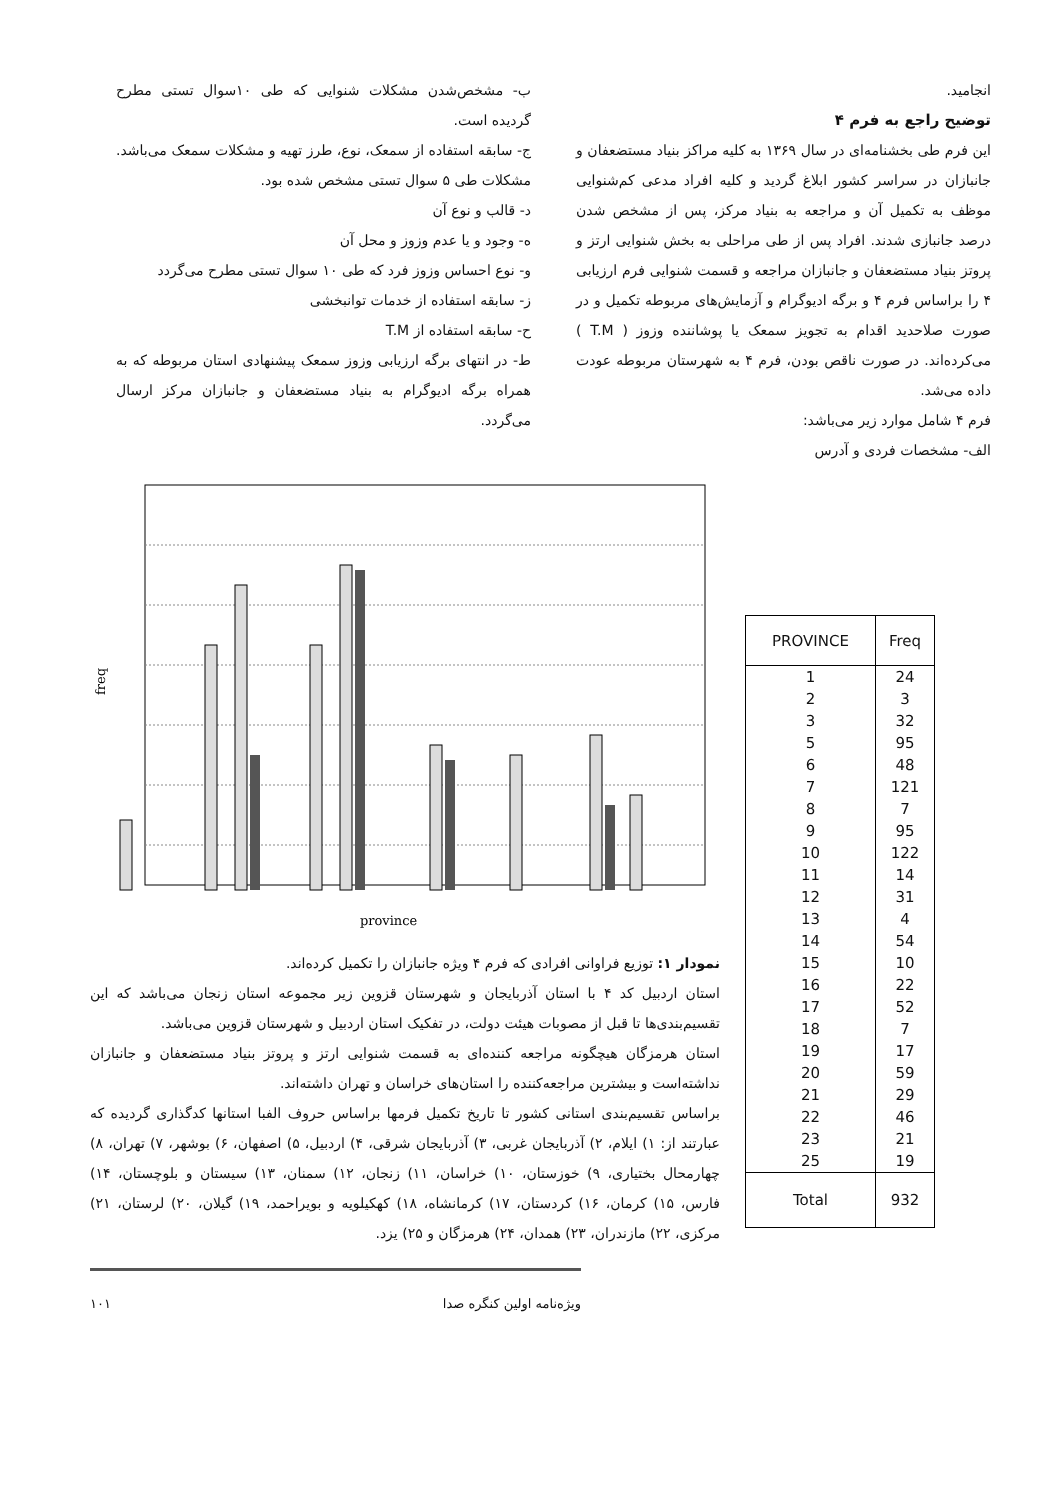انجامید.
توضیح راجع به فرم ۴
این فرم طی بخشنامه‌ای در سال ۱۳۶۹ به کلیه مراکز بنیاد مستضعفان و جانبازان در سراسر کشور ابلاغ گردید و کلیه افراد مدعی کم‌شنوایی موظف به تکمیل آن و مراجعه به بنیاد مرکز، پس از مشخص شدن درصد جانبازی شدند. افراد پس از طی مراحلی به بخش شنوایی ارتز و پروتز بنیاد مستضعفان و جانبازان مراجعه و قسمت شنوایی فرم ارزیابی ۴ را براساس فرم ۴ و برگه ادیوگرام و آزمایش‌های مربوطه تکمیل و در صورت صلاحدید اقدام به تجویز سمعک یا پوشاننده وزوز ( T.M ) می‌کرده‌اند. در صورت ناقص بودن، فرم ۴ به شهرستان مربوطه عودت داده می‌شد.
فرم ۴ شامل موارد زیر می‌باشد:
الف- مشخصات فردی و آدرس
ب- مشخص‌شدن مشکلات شنوایی که طی ۱۰سوال تستی مطرح گردیده است.
ج- سابقه استفاده از سمعک، نوع، طرز تهیه و مشکلات سمعک می‌باشد. مشکلات طی ۵ سوال تستی مشخص شده بود.
د- قالب و نوع آن
ه- وجود و یا عدم وزوز و محل آن
و- نوع احساس وزوز فرد که طی ۱۰ سوال تستی مطرح می‌گردد
ز- سابقه استفاده از خدمات توانبخشی
ح- سابقه استفاده از T.M
ط- در انتهای برگه ارزیابی وزوز سمعک پیشنهادی استان مربوطه که به همراه برگه ادیوگرام به بنیاد مستضعفان و جانبازان مرکز ارسال می‌گردد.
freq
province
نمودار ۱: توزیع فراوانی افرادی که فرم ۴ ویژه جانبازان را تکمیل کرده‌اند.
استان اردبیل کد ۴ با استان آذربایجان و شهرستان قزوین زیر مجموعه استان زنجان می‌باشد که این تقسیم‌بندی‌ها تا قبل از مصوبات هیئت دولت، در تفکیک استان اردبیل و شهرستان قزوین می‌باشد.
استان هرمزگان هیچگونه مراجعه کننده‌ای به قسمت شنوایی ارتز و پروتز بنیاد مستضعفان و جانبازان نداشته‌است و بیشترین مراجعه‌کننده را استان‌های خراسان و تهران داشته‌اند.
براساس تقسیم‌بندی استانی کشور تا تاریخ تکمیل فرمها براساس حروف الفبا استانها کدگذاری گردیده که عبارتند از: ۱) ایلام، ۲) آذربایجان غربی، ۳) آذربایجان شرقی، ۴) اردبیل، ۵) اصفهان، ۶) بوشهر، ۷) تهران، ۸) چهارمحال بختیاری، ۹) خوزستان، ۱۰) خراسان، ۱۱) زنجان، ۱۲) سمنان، ۱۳) سیستان و بلوچستان، ۱۴) فارس، ۱۵) کرمان، ۱۶) کردستان، ۱۷) کرمانشاه، ۱۸) کهکیلویه و بویراحمد، ۱۹) گیلان، ۲۰) لرستان، ۲۱) مرکزی، ۲۲) مازندران، ۲۳) همدان، ۲۴) هرمزگان و ۲۵) یزد.
| PROVINCE | Freq |
| --- | --- |
| 1 | 24 |
| 2 | 3 |
| 3 | 32 |
| 5 | 95 |
| 6 | 48 |
| 7 | 121 |
| 8 | 7 |
| 9 | 95 |
| 10 | 122 |
| 11 | 14 |
| 12 | 31 |
| 13 | 4 |
| 14 | 54 |
| 15 | 10 |
| 16 | 22 |
| 17 | 52 |
| 18 | 7 |
| 19 | 17 |
| 20 | 59 |
| 21 | 29 |
| 22 | 46 |
| 23 | 21 |
| 25 | 19 |
| Total | 932 |
۱۰۱ ویژه‌نامه اولین کنگره صدا